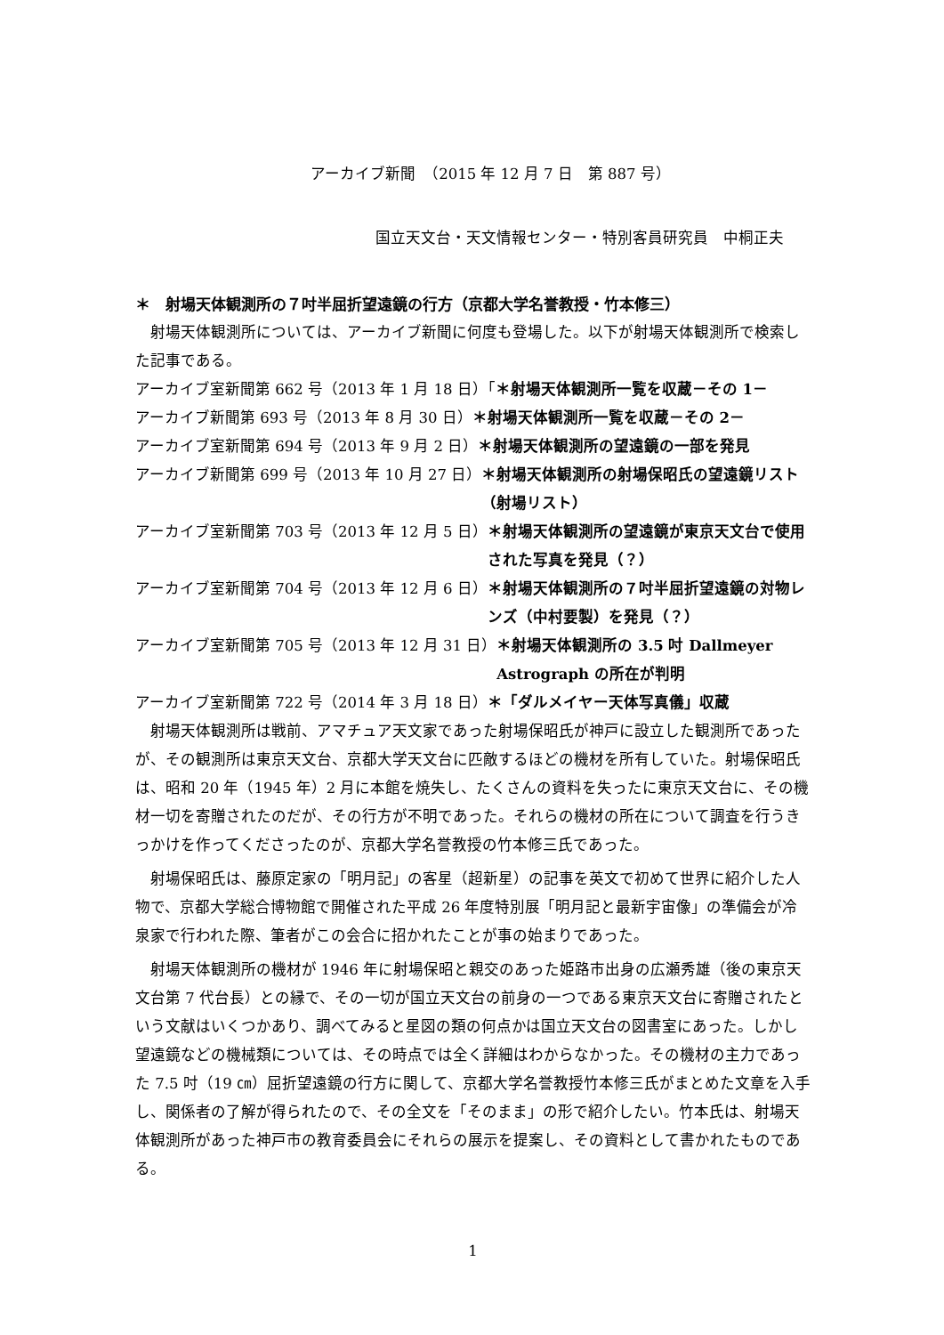アーカイブ新聞　（2015 年 12 月 7 日　第 887 号）
国立天文台・天文情報センター・特別客員研究員　中桐正夫
＊　射場天体観測所の７吋半屈折望遠鏡の行方（京都大学名誉教授・竹本修三）
射場天体観測所については、アーカイブ新聞に何度も登場した。以下が射場天体観測所で検索した記事である。
アーカイブ室新聞第 662 号（2013 年 1 月 18 日）「 ＊射場天体観測所一覧を収蔵－その 1－
アーカイブ新聞第 693 号（2013 年 8 月 30 日） ＊射場天体観測所一覧を収蔵－その 2－
アーカイブ室新聞第 694 号（2013 年 9 月 2 日） ＊射場天体観測所の望遠鏡の一部を発見
アーカイブ新聞第 699 号（2013 年 10 月 27 日） ＊射場天体観測所の射場保昭氏の望遠鏡リスト（射場リスト）
アーカイブ室新聞第 703 号（2013 年 12 月 5 日） ＊射場天体観測所の望遠鏡が東京天文台で使用された写真を発見（？）
アーカイブ室新聞第 704 号（2013 年 12 月 6 日） ＊射場天体観測所の７吋半屈折望遠鏡の対物レンズ（中村要製）を発見（？）
アーカイブ室新聞第 705 号（2013 年 12 月 31 日） ＊射場天体観測所の 3.5 吋 Dallmeyer Astrograph の所在が判明
アーカイブ室新聞第 722 号（2014 年 3 月 18 日） ＊「ダルメイヤー天体写真儀」収蔵
射場天体観測所は戦前、アマチュア天文家であった射場保昭氏が神戸に設立した観測所であったが、その観測所は東京天文台、京都大学天文台に匹敵するほどの機材を所有していた。射場保昭氏は、昭和 20 年（1945 年）2 月に本館を焼失し、たくさんの資料を失ったに東京天文台に、その機材一切を寄贈されたのだが、その行方が不明であった。それらの機材の所在について調査を行うきっかけを作ってくださったのが、京都大学名誉教授の竹本修三氏であった。
射場保昭氏は、藤原定家の「明月記」の客星（超新星）の記事を英文で初めて世界に紹介した人物で、京都大学総合博物館で開催された平成 26 年度特別展「明月記と最新宇宙像」の準備会が冷泉家で行われた際、筆者がこの会合に招かれたことが事の始まりであった。
射場天体観測所の機材が 1946 年に射場保昭と親交のあった姫路市出身の広瀬秀雄（後の東京天文台第 7 代台長）との縁で、その一切が国立天文台の前身の一つである東京天文台に寄贈されたという文献はいくつかあり、調べてみると星図の類の何点かは国立天文台の図書室にあった。しかし望遠鏡などの機械類については、その時点では全く詳細はわからなかった。その機材の主力であった 7.5 吋（19 ㎝）屈折望遠鏡の行方に関して、京都大学名誉教授竹本修三氏がまとめた文章を入手し、関係者の了解が得られたので、その全文を「そのまま」の形で紹介したい。竹本氏は、射場天体観測所があった神戸市の教育委員会にそれらの展示を提案し、その資料として書かれたものである。
1